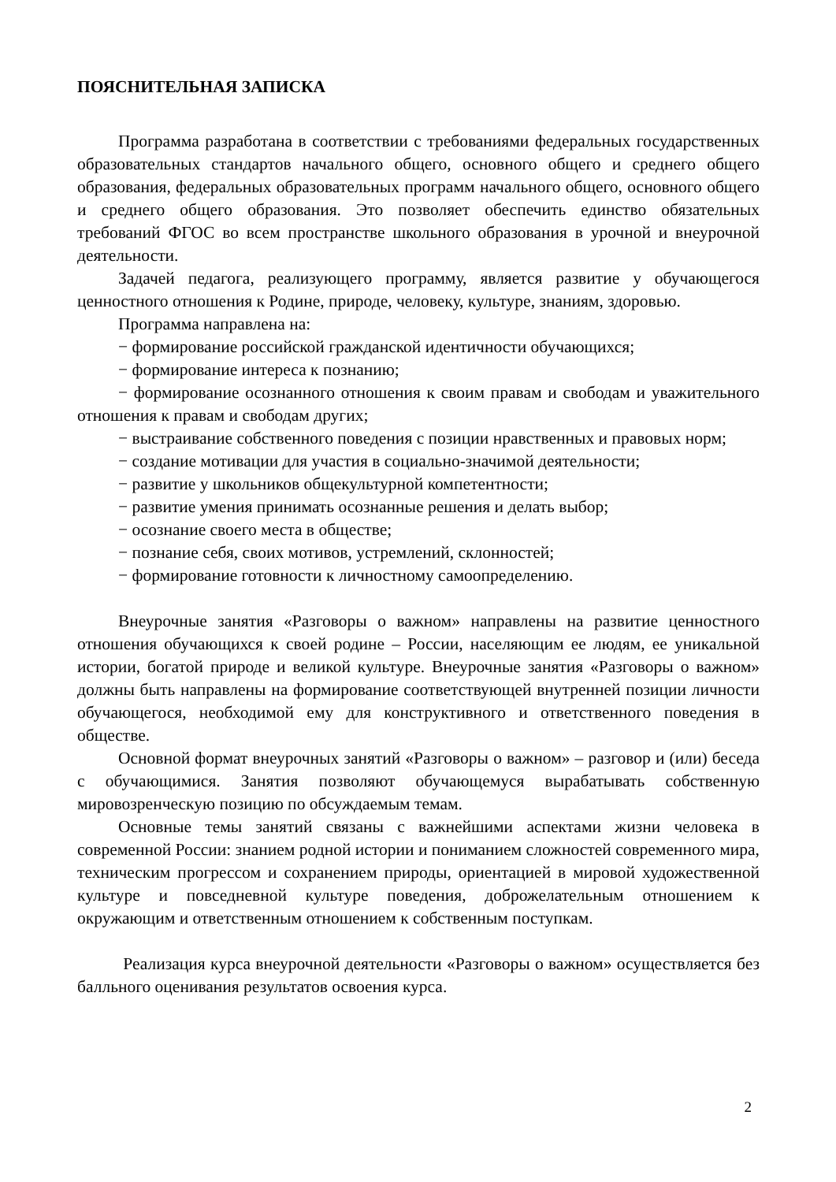ПОЯСНИТЕЛЬНАЯ ЗАПИСКА
Программа разработана в соответствии с требованиями федеральных государственных образовательных стандартов начального общего, основного общего и среднего общего образования, федеральных образовательных программ начального общего, основного общего и среднего общего образования. Это позволяет обеспечить единство обязательных требований ФГОС во всем пространстве школьного образования в урочной и внеурочной деятельности.
Задачей педагога, реализующего программу, является развитие у обучающегося ценностного отношения к Родине, природе, человеку, культуре, знаниям, здоровью.
Программа направлена на:
− формирование российской гражданской идентичности обучающихся;
− формирование интереса к познанию;
− формирование осознанного отношения к своим правам и свободам и уважительного отношения к правам и свободам других;
− выстраивание собственного поведения с позиции нравственных и правовых норм;
− создание мотивации для участия в социально-значимой деятельности;
− развитие у школьников общекультурной компетентности;
− развитие умения принимать осознанные решения и делать выбор;
− осознание своего места в обществе;
− познание себя, своих мотивов, устремлений, склонностей;
− формирование готовности к личностному самоопределению.
Внеурочные занятия «Разговоры о важном» направлены на развитие ценностного отношения обучающихся к своей родине – России, населяющим ее людям, ее уникальной истории, богатой природе и великой культуре. Внеурочные занятия «Разговоры о важном» должны быть направлены на формирование соответствующей внутренней позиции личности обучающегося, необходимой ему для конструктивного и ответственного поведения в обществе.
Основной формат внеурочных занятий «Разговоры о важном» – разговор и (или) беседа с обучающимися. Занятия позволяют обучающемуся вырабатывать собственную мировозренческую позицию по обсуждаемым темам.
Основные темы занятий связаны с важнейшими аспектами жизни человека в современной России: знанием родной истории и пониманием сложностей современного мира, техническим прогрессом и сохранением природы, ориентацией в мировой художественной культуре и повседневной культуре поведения, доброжелательным отношением к окружающим и ответственным отношением к собственным поступкам.
Реализация курса внеурочной деятельности «Разговоры о важном» осуществляется без балльного оценивания результатов освоения курса.
2